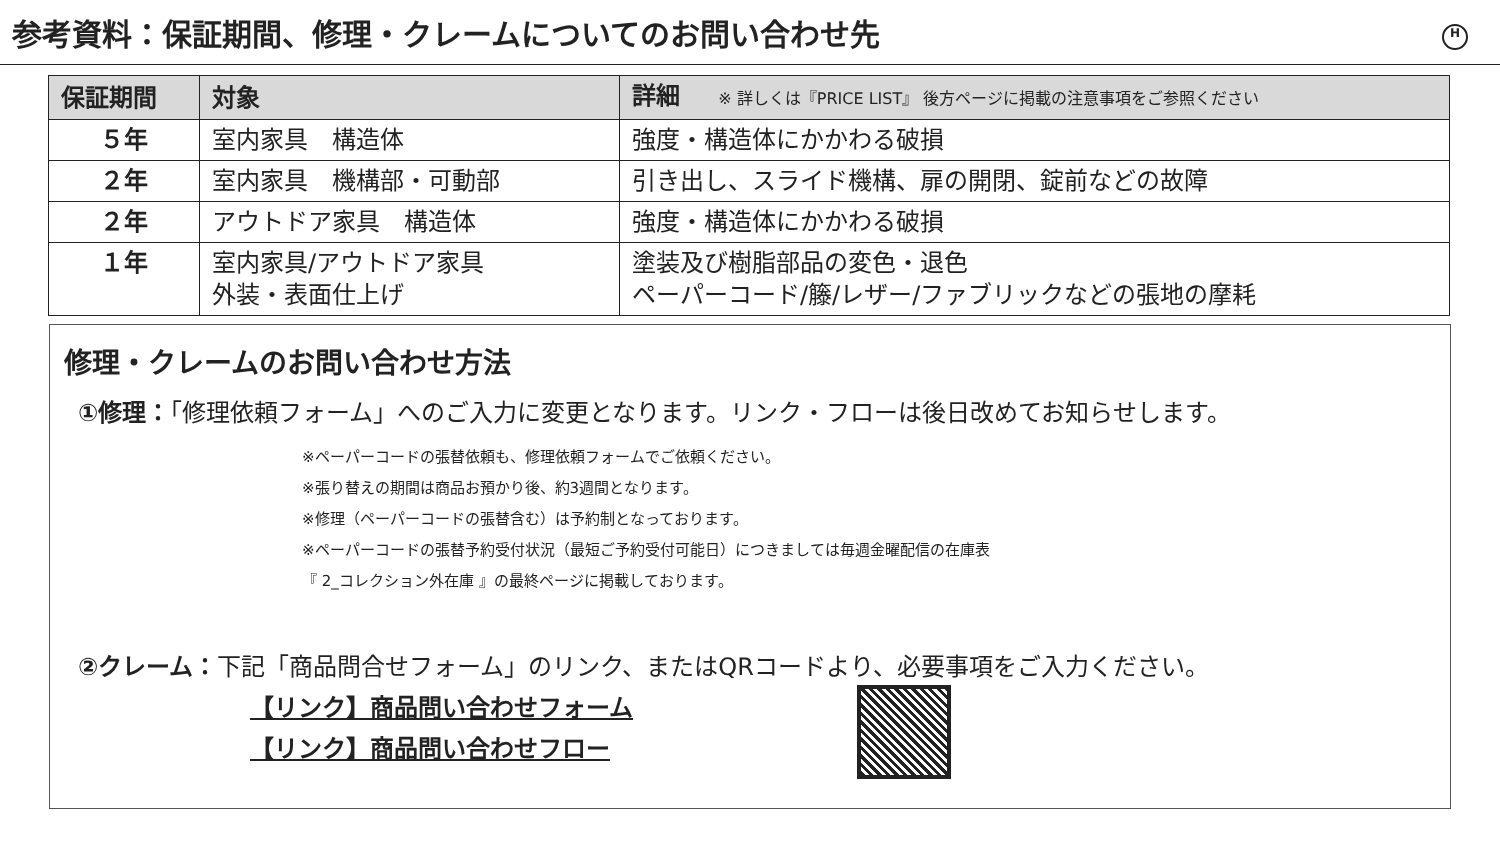参考資料：保証期間、修理・クレームについてのお問い合わせ先 H
| 保証期間 | 対象 | 詳細 ※ 詳しくは『PRICE LIST』 後方ページに掲載の注意事項をご参照ください |
| --- | --- | --- |
| ５年 | 室内家具 構造体 | 強度・構造体にかかわる破損 |
| ２年 | 室内家具 機構部・可動部 | 引き出し、スライド機構、扉の開閉、錠前などの故障 |
| ２年 | アウトドア家具 構造体 | 強度・構造体にかかわる破損 |
| １年 | 室内家具/アウトドア家具 外装・表面仕上げ | 塗装及び樹脂部品の変色・退色 ペーパーコード/籐/レザー/ファブリックなどの張地の摩耗 |
修理・クレームのお問い合わせ方法
①修理：「修理依頼フォーム」へのご入力に変更となります。リンク・フローは後日改めてお知らせします。
※ペーパーコードの張替依頼も、修理依頼フォームでご依頼ください。
※張り替えの期間は商品お預かり後、約3週間となります。
※修理（ペーパーコードの張替含む）は予約制となっております。
※ペーパーコードの張替予約受付状況（最短ご予約受付可能日）につきましては毎週金曜配信の在庫表
『 2_コレクション外在庫 』の最終ページに掲載しております。
②クレーム：下記「商品問合せフォーム」のリンク、またはQRコードより、必要事項をご入力ください。
【リンク】商品問い合わせフォーム
【リンク】商品問い合わせフロー